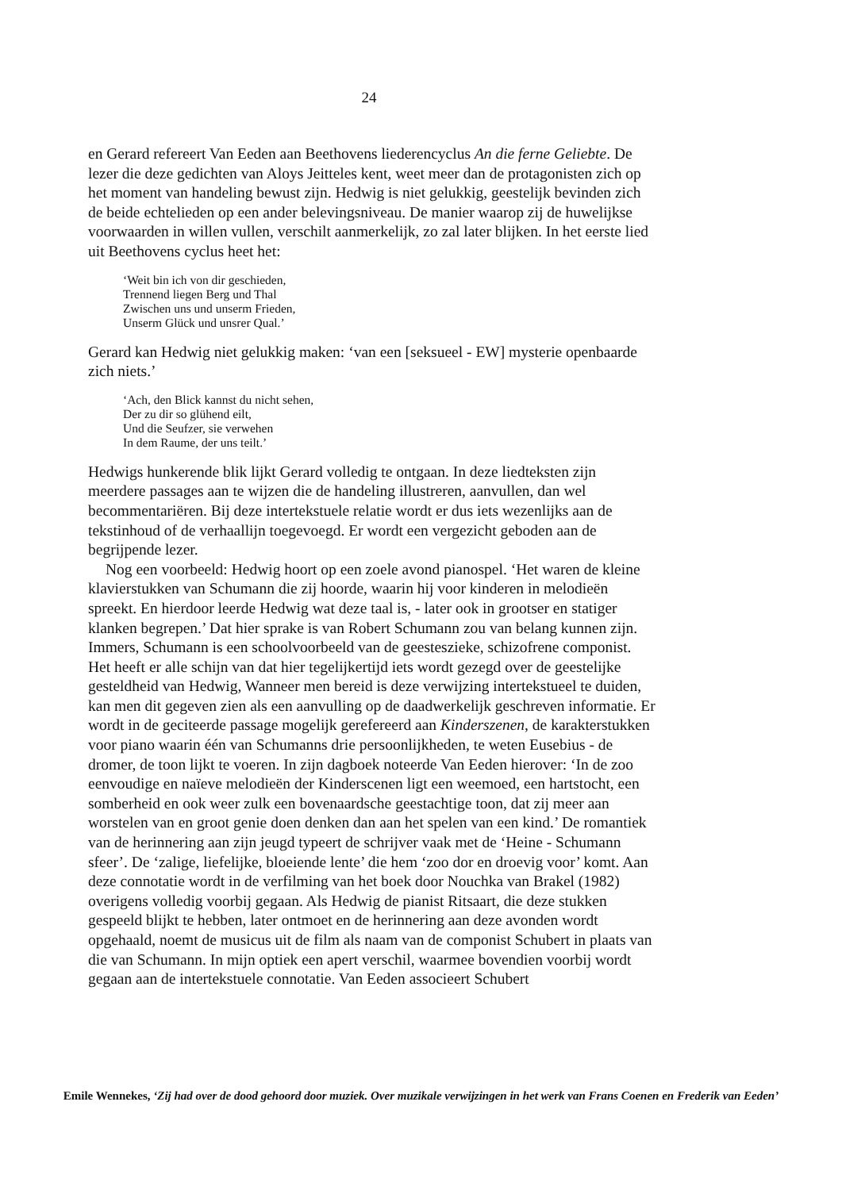24
en Gerard refereert Van Eeden aan Beethovens liederencyclus An die ferne Geliebte. De lezer die deze gedichten van Aloys Jeitteles kent, weet meer dan de protagonisten zich op het moment van handeling bewust zijn. Hedwig is niet gelukkig, geestelijk bevinden zich de beide echtelieden op een ander belevingsniveau. De manier waarop zij de huwelijkse voorwaarden in willen vullen, verschilt aanmerkelijk, zo zal later blijken. In het eerste lied uit Beethovens cyclus heet het:
‘Weit bin ich von dir geschieden,
Trennend liegen Berg und Thal
Zwischen uns und unserm Frieden,
Unserm Glück und unsrer Qual.’
Gerard kan Hedwig niet gelukkig maken: ‘van een [seksueel - EW] mysterie openbaarde zich niets.’
‘Ach, den Blick kannst du nicht sehen,
Der zu dir so glühend eilt,
Und die Seufzer, sie verwehen
In dem Raume, der uns teilt.’
Hedwigs hunkerende blik lijkt Gerard volledig te ontgaan. In deze liedteksten zijn meerdere passages aan te wijzen die de handeling illustreren, aanvullen, dan wel becommentariëren. Bij deze intertekstuele relatie wordt er dus iets wezenlijks aan de tekstinhoud of de verhaallijn toegevoegd. Er wordt een vergezicht geboden aan de begrijpende lezer.
Nog een voorbeeld: Hedwig hoort op een zoele avond pianospel. ‘Het waren de kleine klavierstukken van Schumann die zij hoorde, waarin hij voor kinderen in melodieën spreekt. En hierdoor leerde Hedwig wat deze taal is, - later ook in grootser en statiger klanken begrepen.’ Dat hier sprake is van Robert Schumann zou van belang kunnen zijn. Immers, Schumann is een schoolvoorbeeld van de geesteszieke, schizofrene componist. Het heeft er alle schijn van dat hier tegelijkertijd iets wordt gezegd over de geestelijke gesteldheid van Hedwig, Wanneer men bereid is deze verwijzing intertekstueel te duiden, kan men dit gegeven zien als een aanvulling op de daadwerkelijk geschreven informatie. Er wordt in de geciteerde passage mogelijk gerefereerd aan Kinderszenen, de karakterstukken voor piano waarin één van Schumanns drie persoonlijkheden, te weten Eusebius - de dromer, de toon lijkt te voeren. In zijn dagboek noteerde Van Eeden hierover: ‘In de zoo eenvoudige en naïeve melodieën der Kinderscenen ligt een weemoed, een hartstocht, een somberheid en ook weer zulk een bovenaardsche geestachtige toon, dat zij meer aan worstelen van en groot genie doen denken dan aan het spelen van een kind.’ De romantiek van de herinnering aan zijn jeugd typeert de schrijver vaak met de ‘Heine - Schumann sfeer’. De ‘zalige, liefelijke, bloeiende lente’ die hem ‘zoo dor en droevig voor’ komt. Aan deze connotatie wordt in de verfilming van het boek door Nouchka van Brakel (1982) overigens volledig voorbij gegaan. Als Hedwig de pianist Ritsaart, die deze stukken gespeeld blijkt te hebben, later ontmoet en de herinnering aan deze avonden wordt opgehaald, noemt de musicus uit de film als naam van de componist Schubert in plaats van die van Schumann. In mijn optiek een apert verschil, waarmee bovendien voorbij wordt gegaan aan de intertekstuele connotatie. Van Eeden associeert Schubert
Emile Wennekes, ‘Zij had over de dood gehoord door muziek. Over muzikale verwijzingen in het werk van Frans Coenen en Frederik van Eeden’